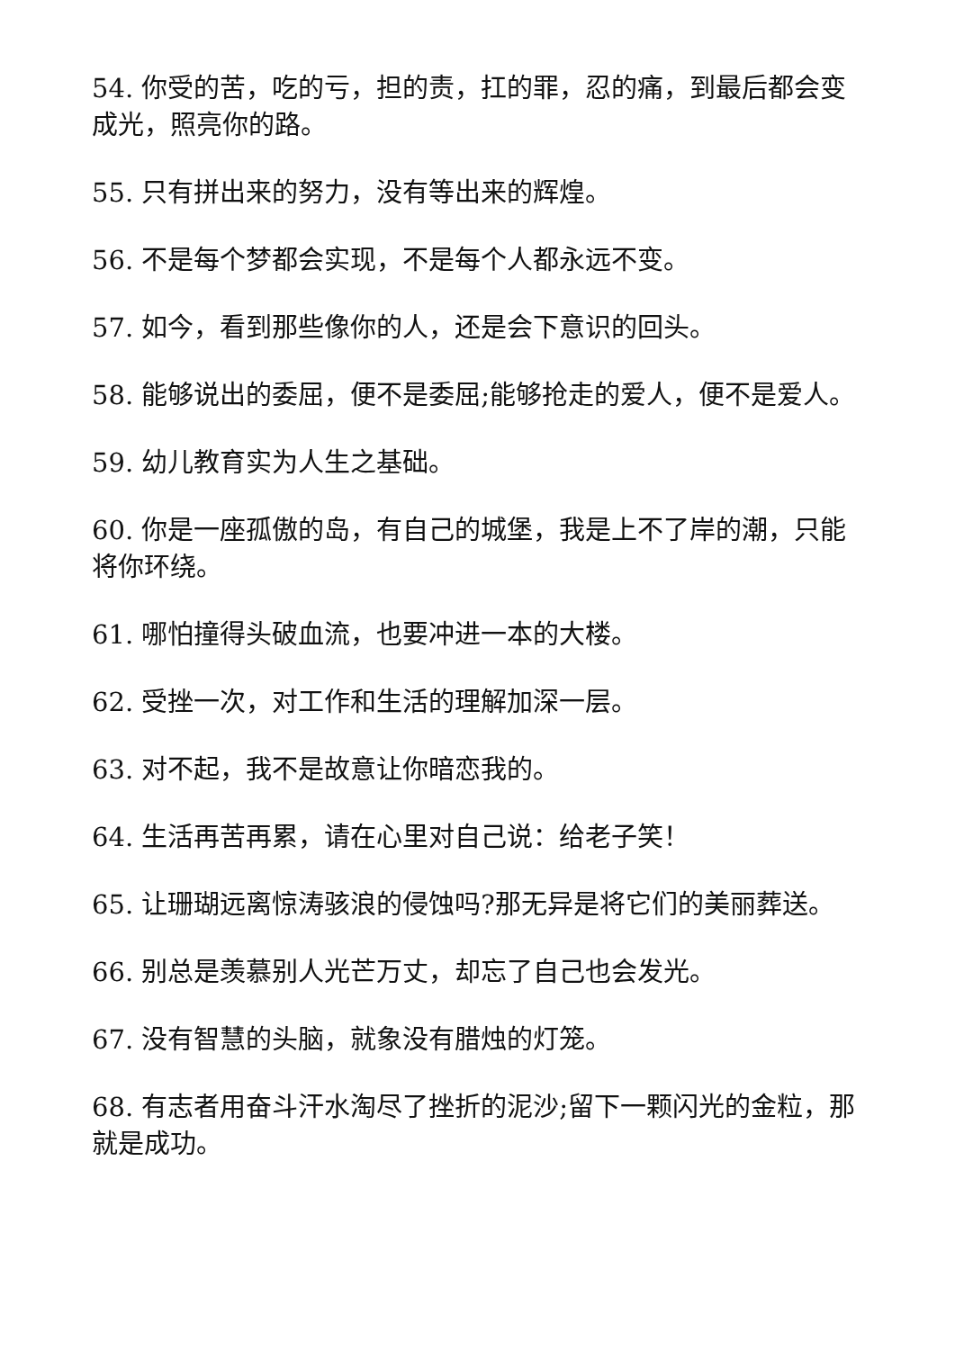54. 你受的苦，吃的亏，担的责，扛的罪，忍的痛，到最后都会变成光，照亮你的路。
55. 只有拼出来的努力，没有等出来的辉煌。
56. 不是每个梦都会实现，不是每个人都永远不变。
57. 如今，看到那些像你的人，还是会下意识的回头。
58. 能够说出的委屈，便不是委屈;能够抢走的爱人，便不是爱人。
59. 幼儿教育实为人生之基础。
60. 你是一座孤傲的岛，有自己的城堡，我是上不了岸的潮，只能将你环绕。
61. 哪怕撞得头破血流，也要冲进一本的大楼。
62. 受挫一次，对工作和生活的理解加深一层。
63. 对不起，我不是故意让你暗恋我的。
64. 生活再苦再累，请在心里对自己说：给老子笑！
65. 让珊瑚远离惊涛骇浪的侵蚀吗?那无异是将它们的美丽葬送。
66. 别总是羡慕别人光芒万丈，却忘了自己也会发光。
67. 没有智慧的头脑，就象没有腊烛的灯笼。
68. 有志者用奋斗汗水淘尽了挫折的泥沙;留下一颗闪光的金粒，那就是成功。